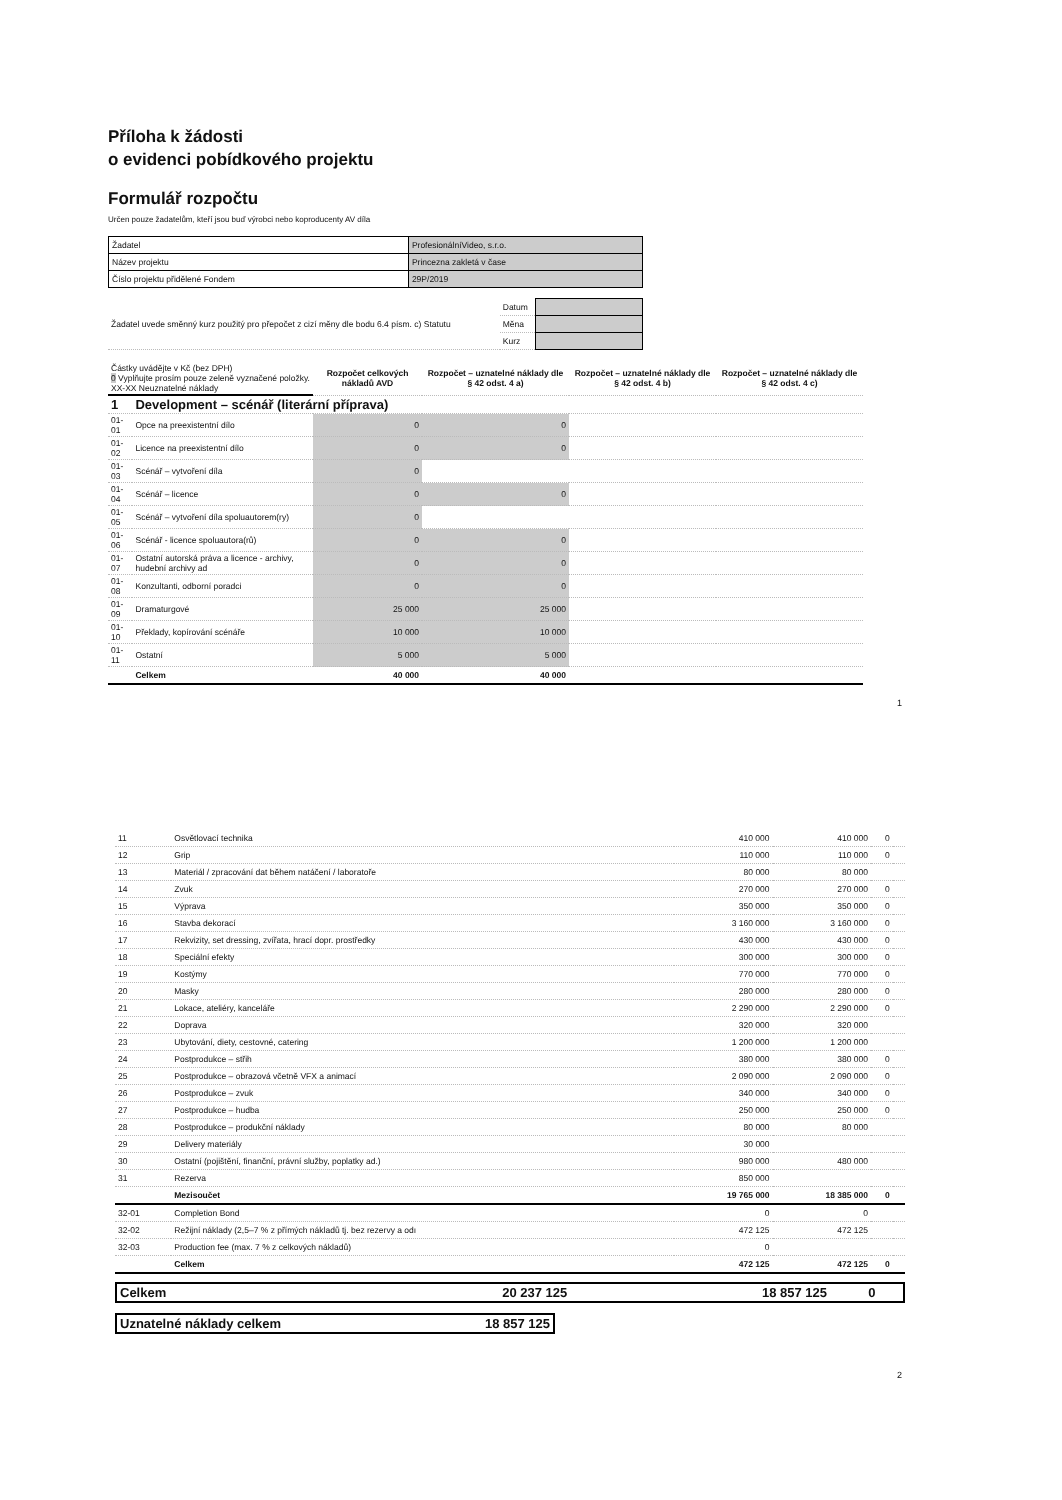Příloha k žádosti
o evidenci pobídkového projektu
Formulář rozpočtu
Určen pouze žadatelům, kteří jsou buď výrobci nebo koproducenty AV díla
| Žadatel | ProfesionálníVideo, s.r.o. |
| Název projektu | Princezna zakletá v čase |
| Číslo projektu přidělené Fondem | 29P/2019 |
| Žadatel uvede směnný kurz použitý pro přepočet z cizí měny dle bodu 6.4 písm. c) Statutu | Datum | |
| | Měna | |
| | Kurz | |
| Částky uvádějte v Kč (bez DPH) 0 Vyplňujte prosím pouze zeleně vyznačené položky. XX-XX Neuznatelné náklady | | Rozpočet celkových nákladů AVD | Rozpočet – uznatelné náklady dle § 42 odst. 4 a) | Rozpočet – uznatelné náklady dle § 42 odst. 4 b) | Rozpočet – uznatelné náklady dle § 42 odst. 4 c) |
| 1 | Development – scénář (literární příprava) | | | | |
| 01-01 | Opce na preexistentní dílo | 0 | 0 | | |
| 01-02 | Licence na preexistentní dílo | 0 | 0 | | |
| 01-03 | Scénář – vytvoření díla | 0 | | | |
| 01-04 | Scénář – licence | 0 | 0 | | |
| 01-05 | Scénář – vytvoření díla spoluautorem(ry) | 0 | | | |
| 01-06 | Scénář - licence spoluautora(rů) | 0 | 0 | | |
| 01-07 | Ostatní autorská práva a licence - archivy, hudební archivy ad | 0 | 0 | | |
| 01-08 | Konzultanti, odborní poradci | 0 | 0 | | |
| 01-09 | Dramaturgové | 25 000 | 25 000 | | |
| 01-10 | Překlady, kopírování scénáře | 10 000 | 10 000 | | |
| 01-11 | Ostatní | 5 000 | 5 000 | | |
| | Celkem | 40 000 | 40 000 | | |
1
| 11 | Osvětlovací technika | 410 000 | 410 000 | 0 | |
| 12 | Grip | 110 000 | 110 000 | 0 | |
| 13 | Materiál / zpracování dat během natáčení / laboratoře | 80 000 | 80 000 | | |
| 14 | Zvuk | 270 000 | 270 000 | 0 | |
| 15 | Výprava | 350 000 | 350 000 | 0 | |
| 16 | Stavba dekorací | 3 160 000 | 3 160 000 | 0 | |
| 17 | Rekvizity, set dressing, zvířata, hrací dopr. prostředky | 430 000 | 430 000 | 0 | |
| 18 | Speciální efekty | 300 000 | 300 000 | 0 | |
| 19 | Kostýmy | 770 000 | 770 000 | 0 | |
| 20 | Masky | 280 000 | 280 000 | 0 | |
| 21 | Lokace, ateliéry, kanceláře | 2 290 000 | 2 290 000 | 0 | |
| 22 | Doprava | 320 000 | 320 000 | | |
| 23 | Ubytování, diety, cestovné, catering | 1 200 000 | 1 200 000 | | |
| 24 | Postprodukce – střih | 380 000 | 380 000 | 0 | |
| 25 | Postprodukce – obrazová včetně VFX a animací | 2 090 000 | 2 090 000 | 0 | |
| 26 | Postprodukce – zvuk | 340 000 | 340 000 | 0 | |
| 27 | Postprodukce – hudba | 250 000 | 250 000 | 0 | |
| 28 | Postprodukce – produkční náklady | 80 000 | 80 000 | | |
| 29 | Delivery materiály | 30 000 | | | |
| 30 | Ostatní (pojištění, finanční, právní služby, poplatky ad.) | 980 000 | 480 000 | | |
| 31 | Rezerva | 850 000 | | | |
| | Mezisoučet | 19 765 000 | 18 385 000 | 0 | |
| 32-01 | Completion Bond | 0 | 0 | | |
| 32-02 | Režijní náklady (2,5–7 % z přímých nákladů tj. bez rezervy a odı | 472 125 | 472 125 | | |
| 32-03 | Production fee (max. 7 % z celkových nákladů) | 0 | | | |
| | Celkem | 472 125 | 472 125 | 0 | |
| Celkem | 20 237 125 | 18 857 125 | 0 | |
| Uznatelné náklady celkem | 18 857 125 |
2